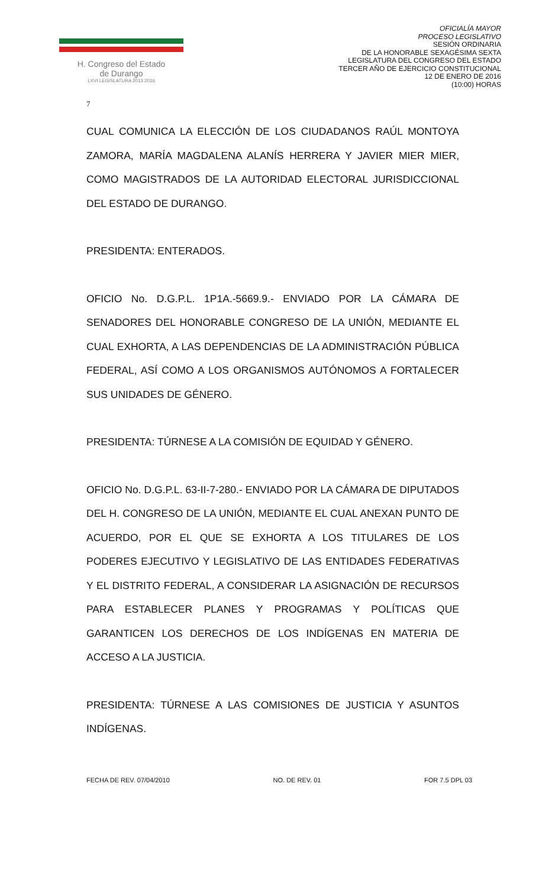H. Congreso del Estado
de Durango
LXVI LEGISLATURA 2013 2016
OFICIALÍA MAYOR
PROCESO LEGISLATIVO
SESIÓN ORDINARIA
DE LA HONORABLE SEXAGÉSIMA SEXTA
LEGISLATURA DEL CONGRESO DEL ESTADO
TERCER AÑO DE EJERCICIO CONSTITUCIONAL
12 DE ENERO DE 2016
(10:00) HORAS
7
CUAL COMUNICA LA ELECCIÓN DE LOS CIUDADANOS RAÚL MONTOYA ZAMORA, MARÍA MAGDALENA ALANÍS HERRERA Y JAVIER MIER MIER, COMO MAGISTRADOS DE LA AUTORIDAD ELECTORAL JURISDICCIONAL DEL ESTADO DE DURANGO.
PRESIDENTA: ENTERADOS.
OFICIO No. D.G.P.L. 1P1A.-5669.9.- ENVIADO POR LA CÁMARA DE SENADORES DEL HONORABLE CONGRESO DE LA UNIÓN, MEDIANTE EL CUAL EXHORTA, A LAS DEPENDENCIAS DE LA ADMINISTRACIÓN PÚBLICA FEDERAL, ASÍ COMO A LOS ORGANISMOS AUTÓNOMOS A FORTALECER SUS UNIDADES DE GÉNERO.
PRESIDENTA: TÚRNESE A LA COMISIÓN DE EQUIDAD Y GÉNERO.
OFICIO No. D.G.P.L. 63-II-7-280.- ENVIADO POR LA CÁMARA DE DIPUTADOS DEL H. CONGRESO DE LA UNIÓN, MEDIANTE EL CUAL ANEXAN PUNTO DE ACUERDO, POR EL QUE SE EXHORTA A LOS TITULARES DE LOS PODERES EJECUTIVO Y LEGISLATIVO DE LAS ENTIDADES FEDERATIVAS Y EL DISTRITO FEDERAL, A CONSIDERAR LA ASIGNACIÓN DE RECURSOS PARA ESTABLECER PLANES Y PROGRAMAS Y POLÍTICAS QUE GARANTICEN LOS DERECHOS DE LOS INDÍGENAS EN MATERIA DE ACCESO A LA JUSTICIA.
PRESIDENTA: TÚRNESE A LAS COMISIONES DE JUSTICIA Y ASUNTOS INDÍGENAS.
FECHA DE REV. 07/04/2010 NO. DE REV. 01 FOR 7.5 DPL 03